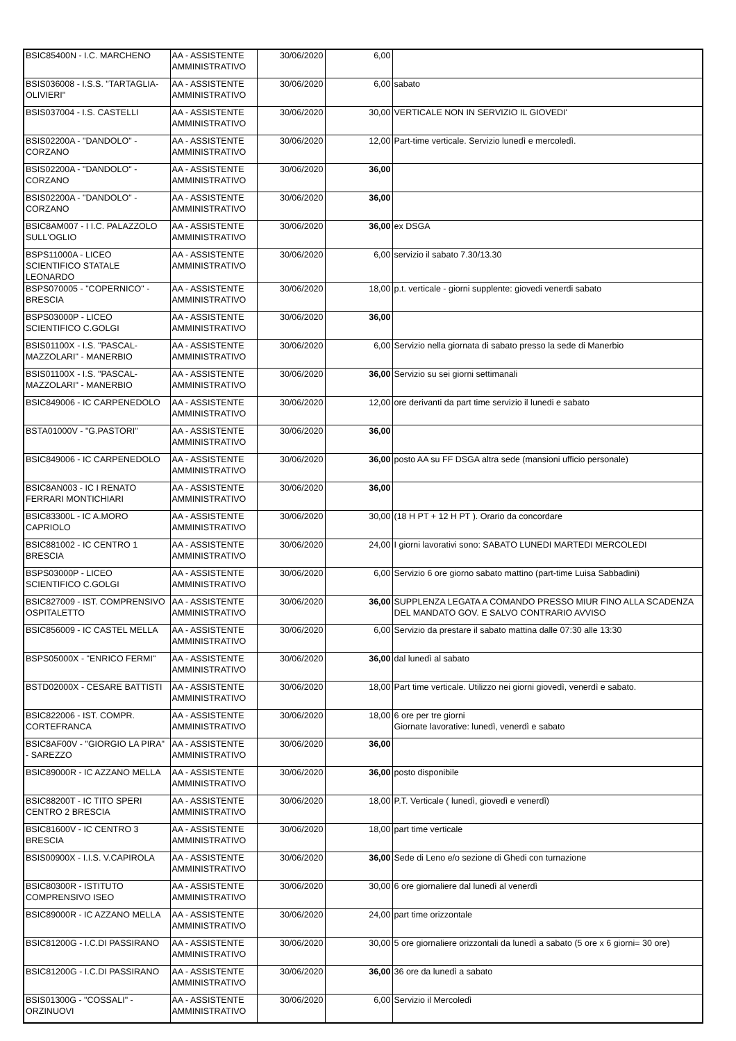| BSIC85400N - I.C. MARCHENO | AA - ASSISTENTE AMMINISTRATIVO | 30/06/2020 | 6,00 | |
| BSIS036008 - I.S.S. "TARTAGLIA-OLIVIERI" | AA - ASSISTENTE AMMINISTRATIVO | 30/06/2020 | 6,00 | sabato |
| BSIS037004 - I.S. CASTELLI | AA - ASSISTENTE AMMINISTRATIVO | 30/06/2020 | 30,00 | VERTICALE NON IN SERVIZIO IL GIOVEDI' |
| BSIS02200A - "DANDOLO" - CORZANO | AA - ASSISTENTE AMMINISTRATIVO | 30/06/2020 | 12,00 | Part-time verticale. Servizio lunedì e mercoledì. |
| BSIS02200A - "DANDOLO" - CORZANO | AA - ASSISTENTE AMMINISTRATIVO | 30/06/2020 | 36,00 | |
| BSIS02200A - "DANDOLO" - CORZANO | AA - ASSISTENTE AMMINISTRATIVO | 30/06/2020 | 36,00 | |
| BSIC8AM007 - I I.C. PALAZZOLO SULL'OGLIO | AA - ASSISTENTE AMMINISTRATIVO | 30/06/2020 | 36,00 | ex DSGA |
| BSPS11000A - LICEO SCIENTIFICO STATALE LEONARDO | AA - ASSISTENTE AMMINISTRATIVO | 30/06/2020 | 6,00 | servizio il sabato 7.30/13.30 |
| BSPS070005 - "COPERNICO" - BRESCIA | AA - ASSISTENTE AMMINISTRATIVO | 30/06/2020 | 18,00 | p.t. verticale - giorni supplente: giovedi venerdi sabato |
| BSPS03000P - LICEO SCIENTIFICO C.GOLGI | AA - ASSISTENTE AMMINISTRATIVO | 30/06/2020 | 36,00 | |
| BSIS01100X - I.S. "PASCAL-MAZZOLARI" - MANERBIO | AA - ASSISTENTE AMMINISTRATIVO | 30/06/2020 | 6,00 | Servizio nella giornata di sabato presso la sede di Manerbio |
| BSIS01100X - I.S. "PASCAL-MAZZOLARI" - MANERBIO | AA - ASSISTENTE AMMINISTRATIVO | 30/06/2020 | 36,00 | Servizio su sei giorni settimanali |
| BSIC849006 - IC CARPENEDOLO | AA - ASSISTENTE AMMINISTRATIVO | 30/06/2020 | 12,00 | ore derivanti da part time servizio il lunedi e sabato |
| BSTA01000V - "G.PASTORI" | AA - ASSISTENTE AMMINISTRATIVO | 30/06/2020 | 36,00 | |
| BSIC849006 - IC CARPENEDOLO | AA - ASSISTENTE AMMINISTRATIVO | 30/06/2020 | 36,00 | posto AA su FF DSGA altra sede (mansioni ufficio personale) |
| BSIC8AN003 - IC I RENATO FERRARI MONTICHIARI | AA - ASSISTENTE AMMINISTRATIVO | 30/06/2020 | 36,00 | |
| BSIC83300L - IC A.MORO CAPRIOLO | AA - ASSISTENTE AMMINISTRATIVO | 30/06/2020 | 30,00 | (18 H PT + 12 H PT ). Orario da concordare |
| BSIC881002 - IC CENTRO 1 BRESCIA | AA - ASSISTENTE AMMINISTRATIVO | 30/06/2020 | 24,00 | I giorni lavorativi sono: SABATO LUNEDI MARTEDI MERCOLEDI |
| BSPS03000P - LICEO SCIENTIFICO C.GOLGI | AA - ASSISTENTE AMMINISTRATIVO | 30/06/2020 | 6,00 | Servizio 6 ore giorno sabato mattino (part-time Luisa Sabbadini) |
| BSIC827009 - IST. COMPRENSIVO OSPITALETTO | AA - ASSISTENTE AMMINISTRATIVO | 30/06/2020 | 36,00 | SUPPLENZA LEGATA A COMANDO PRESSO MIUR FINO ALLA SCADENZA DEL MANDATO GOV. E SALVO CONTRARIO AVVISO |
| BSIC856009 - IC CASTEL MELLA | AA - ASSISTENTE AMMINISTRATIVO | 30/06/2020 | 6,00 | Servizio da prestare il sabato mattina dalle 07:30 alle 13:30 |
| BSPS05000X - "ENRICO FERMI" | AA - ASSISTENTE AMMINISTRATIVO | 30/06/2020 | 36,00 | dal lunedì al sabato |
| BSTD02000X - CESARE BATTISTI | AA - ASSISTENTE AMMINISTRATIVO | 30/06/2020 | 18,00 | Part time verticale. Utilizzo nei giorni giovedì, venerdì e sabato. |
| BSIC822006 - IST. COMPR. CORTEFRANCA | AA - ASSISTENTE AMMINISTRATIVO | 30/06/2020 | 18,00 | 6 ore per tre giorni Giornate lavorative: lunedì, venerdì e sabato |
| BSIC8AF00V - "GIORGIO LA PIRA" - SAREZZO | AA - ASSISTENTE AMMINISTRATIVO | 30/06/2020 | 36,00 | |
| BSIC89000R - IC AZZANO MELLA | AA - ASSISTENTE AMMINISTRATIVO | 30/06/2020 | 36,00 | posto disponibile |
| BSIC88200T - IC TITO SPERI CENTRO 2 BRESCIA | AA - ASSISTENTE AMMINISTRATIVO | 30/06/2020 | 18,00 | P.T. Verticale ( lunedì, giovedì e venerdì) |
| BSIC81600V - IC CENTRO 3 BRESCIA | AA - ASSISTENTE AMMINISTRATIVO | 30/06/2020 | 18,00 | part time verticale |
| BSIS00900X - I.I.S. V.CAPIROLA | AA - ASSISTENTE AMMINISTRATIVO | 30/06/2020 | 36,00 | Sede di Leno e/o sezione di Ghedi con turnazione |
| BSIC80300R - ISTITUTO COMPRENSIVO ISEO | AA - ASSISTENTE AMMINISTRATIVO | 30/06/2020 | 30,00 | 6 ore giornaliere dal lunedì al venerdì |
| BSIC89000R - IC AZZANO MELLA | AA - ASSISTENTE AMMINISTRATIVO | 30/06/2020 | 24,00 | part time orizzontale |
| BSIC81200G - I.C.DI PASSIRANO | AA - ASSISTENTE AMMINISTRATIVO | 30/06/2020 | 30,00 | 5 ore giornaliere orizzontali da lunedì a sabato (5 ore x 6 giorni= 30 ore) |
| BSIC81200G - I.C.DI PASSIRANO | AA - ASSISTENTE AMMINISTRATIVO | 30/06/2020 | 36,00 | 36 ore da lunedì a sabato |
| BSIS01300G - "COSSALI" - ORZINUOVI | AA - ASSISTENTE AMMINISTRATIVO | 30/06/2020 | 6,00 | Servizio il Mercoledì |